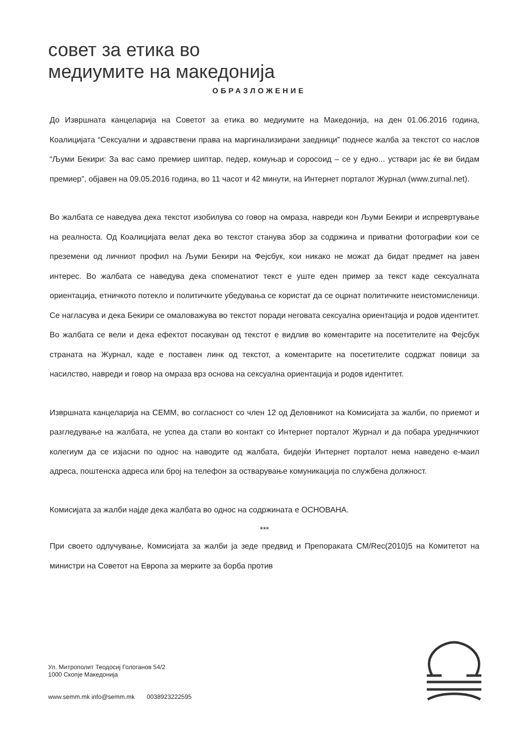совет за етика во
медиумите на македонија
ОБРАЗЛОЖЕНИЕ
До Извршната канцеларија на Советот за етика во медиумите на Македонија, на ден 01.06.2016 година, Коалицијата “Сексуални и здравствени права на маргинализирани заедници” поднесе жалба за текстот со наслов “Љуми Бекири: За вас само премиер шиптар, педер, комуњар и соросоид – се у едно... уствари јас ќе ви бидам премиер”, објавен на 09.05.2016 година, во 11 часот и 42 минути, на Интернет порталот Журнал (www.zurnal.net).
Во жалбата се наведува дека текстот изобилува со говор на омраза, навреди кон Љуми Бекири и испревртување на реалноста. Од Коалицијата велат дека во текстот станува збор за содржина и приватни фотографии кои се преземени од личниот профил на Љуми Бекири на Фејсбук, кои никако не можат да бидат предмет на јавен интерес. Во жалбата се наведува дека споменатиот текст е уште еден пример за текст каде сексуалната ориентација, етничкото потекло и политичките убедувања се користат да се оцрнат политичките неистомисленици. Се нагласува и дека Бекири се омаловажува во текстот поради неговата сексуална ориентација и родов идентитет. Во жалбата се вели и дека ефектот посакуван од текстот е видлив во коментарите на посетителите на Фејсбук страната на Журнал, каде е поставен линк од текстот, а коментарите на посетителите содржат повици за насилство, навреди и говор на омраза врз основа на сексуална ориентација и родов идентитет.
Извршната канцеларија на СЕММ, во согласност со член 12 од Деловникот на Комисијата за жалби, по приемот и разгледување на жалбата, не успеа да стапи во контакт со Интернет порталот Журнал и да побара уредничкиот колегиум да се изјасни по однос на наводите од жалбата, бидејќи Интернет порталот нема наведено е-маил адреса, поштенска адреса или број на телефон за остварување комуникација по службена должност.
Комисијата за жалби најде дека жалбата во однос на содржината е ОСНОВАНА.
***
При своето одлучување, Комисијата за жалби ја зеде предвид и Препораката CM/Rec(2010)5 на Комитетот на министри на Советот на Европа за мерките за борба против
Ул. Митрополит Теодосиј Гологанов 54/2
1000 Скопје Македонија
www.semm.mk info@semm.mk 0038923222595